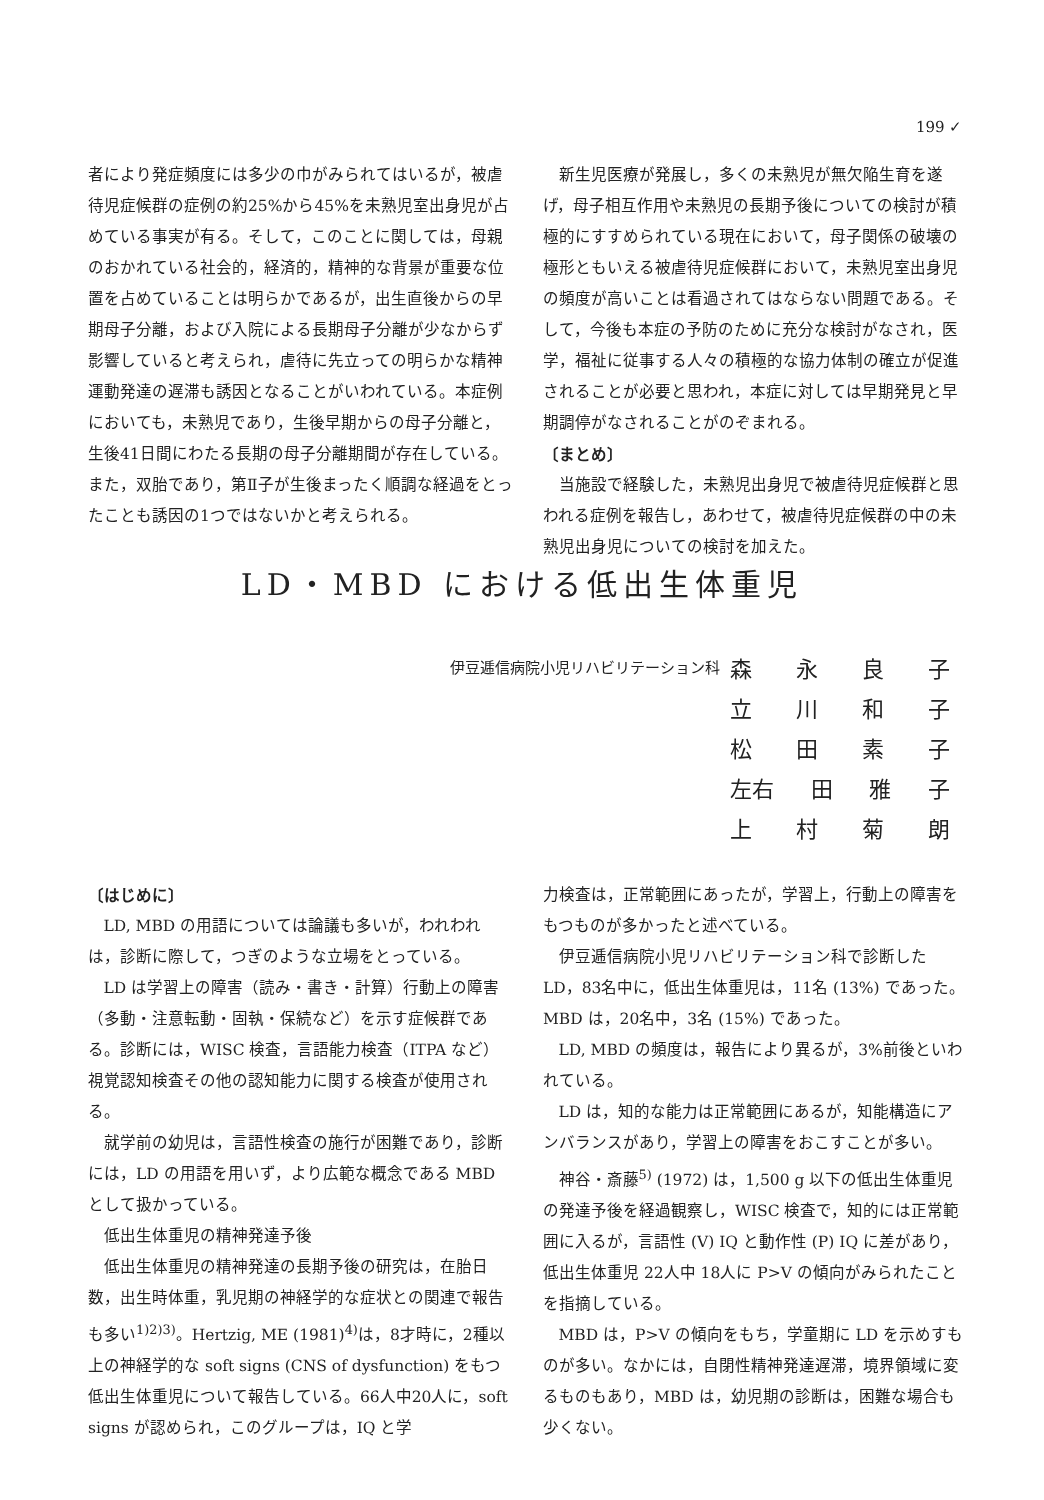199 ✓
者により発症頻度には多少の巾がみられてはいるが，被虐待児症候群の症例の約25%から45%を未熟児室出身児が占めている事実が有る。そして，このことに関しては，母親のおかれている社会的，経済的，精神的な背景が重要な位置を占めていることは明らかであるが，出生直後からの早期母子分離，および入院による長期母子分離が少なからず影響していると考えられ，虐待に先立っての明らかな精神運動発達の遅滞も誘因となることがいわれている。本症例においても，未熟児であり，生後早期からの母子分離と，生後41日間にわたる長期の母子分離期間が存在している。また，双胎であり，第Ⅱ子が生後まったく順調な経過をとったことも誘因の1つではないかと考えられる。
新生児医療が発展し，多くの未熟児が無欠陥生育を遂げ，母子相互作用や未熟児の長期予後についての検討が積極的にすすめられている現在において，母子関係の破壊の極形ともいえる被虐待児症候群において，未熟児室出身児の頻度が高いことは看過されてはならない問題である。そして，今後も本症の予防のために充分な検討がなされ，医学，福祉に従事する人々の積極的な協力体制の確立が促進されることが必要と思われ，本症に対しては早期発見と早期調停がなされることがのぞまれる。
〔まとめ〕
当施設で経験した，未熟児出身児で被虐待児症候群と思われる症例を報告し，あわせて，被虐待児症候群の中の未熟児出身児についての検討を加えた。
LD・MBD における低出生体重児
伊豆逓信病院小児リハビリテーション科
森永良子
立川和子
松田素子
左右 田 雅 子
上村菊朗
〔はじめに〕
LD, MBD の用語については論議も多いが，われわれは，診断に際して，つぎのような立場をとっている。
LD は学習上の障害（読み・書き・計算）行動上の障害（多動・注意転動・固執・保続など）を示す症候群である。診断には，WISC 検査，言語能力検査（ITPA など）視覚認知検査その他の認知能力に関する検査が使用される。
就学前の幼児は，言語性検査の施行が困難であり，診断には，LD の用語を用いず，より広範な概念である MBD として扱かっている。
低出生体重児の精神発達予後
低出生体重児の精神発達の長期予後の研究は，在胎日数，出生時体重，乳児期の神経学的な症状との関連で報告も多い<sup>1)2)3)</sup>。Hertzig, ME (1981)<sup>4)</sup>は，8才時に，2種以上の神経学的な soft signs (CNS of dysfunction) をもつ低出生体重児について報告している。66人中20人に，soft signs が認められ，このグループは，IQ と学
力検査は，正常範囲にあったが，学習上，行動上の障害をもつものが多かったと述べている。
伊豆逓信病院小児リハビリテーション科で診断した LD，83名中に，低出生体重児は，11名 (13%) であった。MBD は，20名中，3名 (15%) であった。
LD, MBD の頻度は，報告により異るが，3%前後といわれている。
LD は，知的な能力は正常範囲にあるが，知能構造にアンバランスがあり，学習上の障害をおこすことが多い。
神谷・斎藤<sup>5)</sup> (1972) は，1,500 g 以下の低出生体重児の発達予後を経過観察し，WISC 検査で，知的には正常範囲に入るが，言語性 (V) IQ と動作性 (P) IQ に差があり，低出生体重児 22人中 18人に P>V の傾向がみられたことを指摘している。
MBD は，P>V の傾向をもち，学童期に LD を示めすものが多い。なかには，自閉性精神発達遅滞，境界領域に変るものもあり，MBD は，幼児期の診断は，困難な場合も少くない。